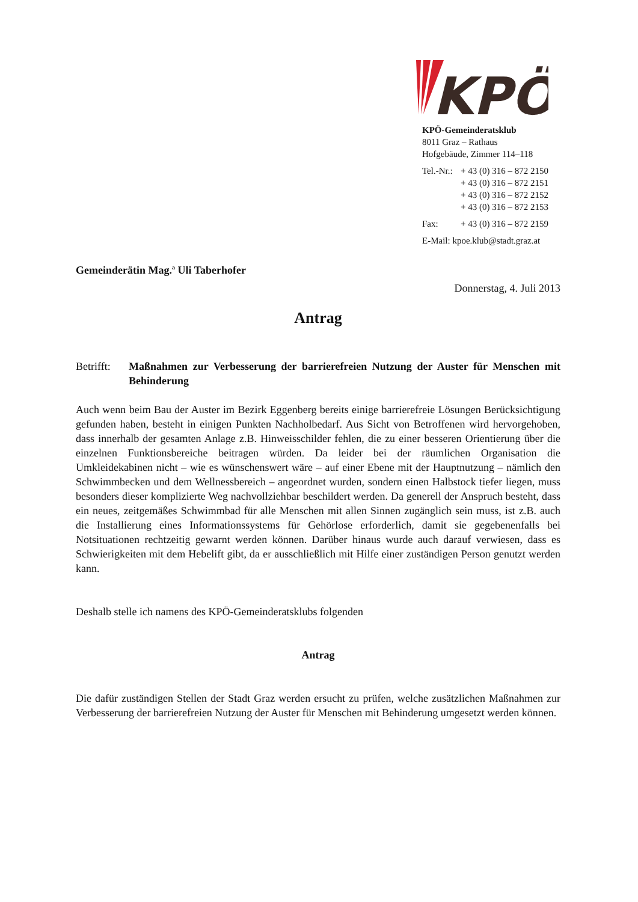KPÖ
KPÖ-Gemeinderatsklub
8011 Graz – Rathaus
Hofgebäude, Zimmer 114–118
| Tel.-Nr.: | + 43 (0) 316 – 872 2150 |
| | + 43 (0) 316 – 872 2151 |
| | + 43 (0) 316 – 872 2152 |
| | + 43 (0) 316 – 872 2153 |
| Fax: | + 43 (0) 316 – 872 2159 |
| E-Mail: kpoe.klub@stadt.graz.at | |
Gemeinderätin Mag.<sup>a</sup> Uli Taberhofer
Donnerstag, 4. Juli 2013
Antrag
Betrifft:
Maßnahmen zur Verbesserung der barrierefreien Nutzung der Auster für Menschen mit Behinderung
Auch wenn beim Bau der Auster im Bezirk Eggenberg bereits einige barrierefreie Lösungen Berücksichtigung gefunden haben, besteht in einigen Punkten Nachholbedarf. Aus Sicht von Betroffenen wird hervorgehoben, dass innerhalb der gesamten Anlage z.B. Hinweisschilder fehlen, die zu einer besseren Orientierung über die einzelnen Funktionsbereiche beitragen würden. Da leider bei der räumlichen Organisation die Umkleidekabinen nicht – wie es wünschenswert wäre – auf einer Ebene mit der Hauptnutzung – nämlich den Schwimmbecken und dem Wellnessbereich – angeordnet wurden, sondern einen Halbstock tiefer liegen, muss besonders dieser komplizierte Weg nachvollziehbar beschildert werden. Da generell der Anspruch besteht, dass ein neues, zeitgemäßes Schwimmbad für alle Menschen mit allen Sinnen zugänglich sein muss, ist z.B. auch die Installierung eines Informationssystems für Gehörlose erforderlich, damit sie gegebenenfalls bei Notsituationen rechtzeitig gewarnt werden können. Darüber hinaus wurde auch darauf verwiesen, dass es Schwierigkeiten mit dem Hebelift gibt, da er ausschließlich mit Hilfe einer zuständigen Person genutzt werden kann.
Deshalb stelle ich namens des KPÖ-Gemeinderatsklubs folgenden
Antrag
Die dafür zuständigen Stellen der Stadt Graz werden ersucht zu prüfen, welche zusätzlichen Maßnahmen zur Verbesserung der barrierefreien Nutzung der Auster für Menschen mit Behinderung umgesetzt werden können.